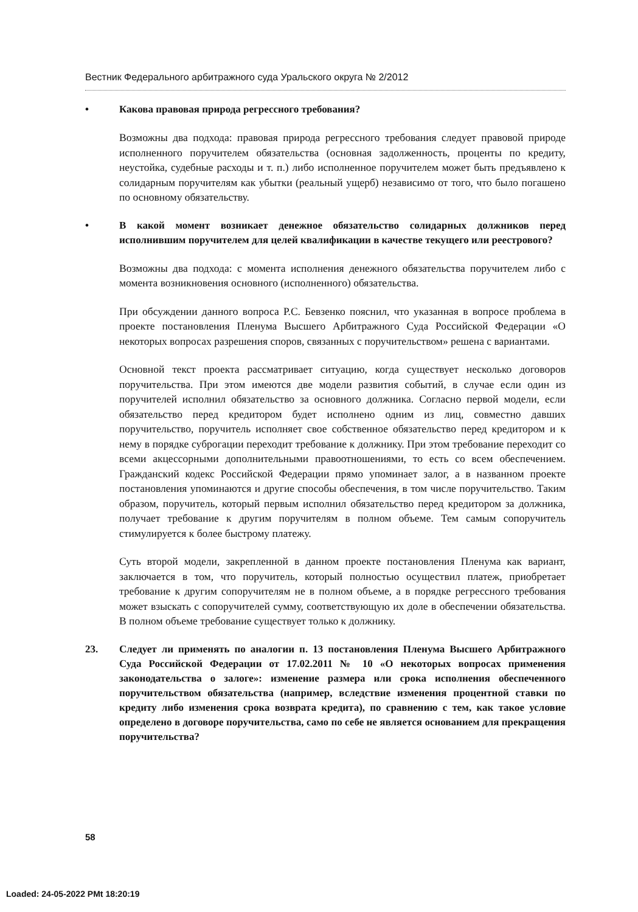Вестник Федерального арбитражного суда Уральского округа № 2/2012
• Какова правовая природа регрессного требования?
Возможны два подхода: правовая природа регрессного требования следует правовой природе исполненного поручителем обязательства (основная задолженность, проценты по кредиту, неустойка, судебные расходы и т. п.) либо исполненное поручителем может быть предъявлено к солидарным поручителям как убытки (реальный ущерб) независимо от того, что было погашено по основному обязательству.
• В какой момент возникает денежное обязательство солидарных должников перед исполнившим поручителем для целей квалификации в качестве текущего или реестрового?
Возможны два подхода: с момента исполнения денежного обязательства поручителем либо с момента возникновения основного (исполненного) обязательства.
При обсуждении данного вопроса Р.С. Бевзенко пояснил, что указанная в вопросе проблема в проекте постановления Пленума Высшего Арбитражного Суда Российской Федерации «О некоторых вопросах разрешения споров, связанных с поручительством» решена с вариантами.
Основной текст проекта рассматривает ситуацию, когда существует несколько договоров поручительства. При этом имеются две модели развития событий, в случае если один из поручителей исполнил обязательство за основного должника. Согласно первой модели, если обязательство перед кредитором будет исполнено одним из лиц, совместно давших поручительство, поручитель исполняет свое собственное обязательство перед кредитором и к нему в порядке суброгации переходит требование к должнику. При этом требование переходит со всеми акцессорными дополнительными правоотношениями, то есть со всем обеспечением. Гражданский кодекс Российской Федерации прямо упоминает залог, а в названном проекте постановления упоминаются и другие способы обеспечения, в том числе поручительство. Таким образом, поручитель, который первым исполнил обязательство перед кредитором за должника, получает требование к другим поручителям в полном объеме. Тем самым сопоручитель стимулируется к более быстрому платежу.
Суть второй модели, закрепленной в данном проекте постановления Пленума как вариант, заключается в том, что поручитель, который полностью осуществил платеж, приобретает требование к другим сопоручителям не в полном объеме, а в порядке регрессного требования может взыскать с сопоручителей сумму, соответствующую их доле в обеспечении обязательства. В полном объеме требование существует только к должнику.
23. Следует ли применять по аналогии п. 13 постановления Пленума Высшего Арбитражного Суда Российской Федерации от 17.02.2011 № 10 «О некоторых вопросах применения законодательства о залоге»: изменение размера или срока исполнения обеспеченного поручительством обязательства (например, вследствие изменения процентной ставки по кредиту либо изменения срока возврата кредита), по сравнению с тем, как такое условие определено в договоре поручительства, само по себе не является основанием для прекращения поручительства?
58
Loaded: 24-05-2022 PMt 18:20:19